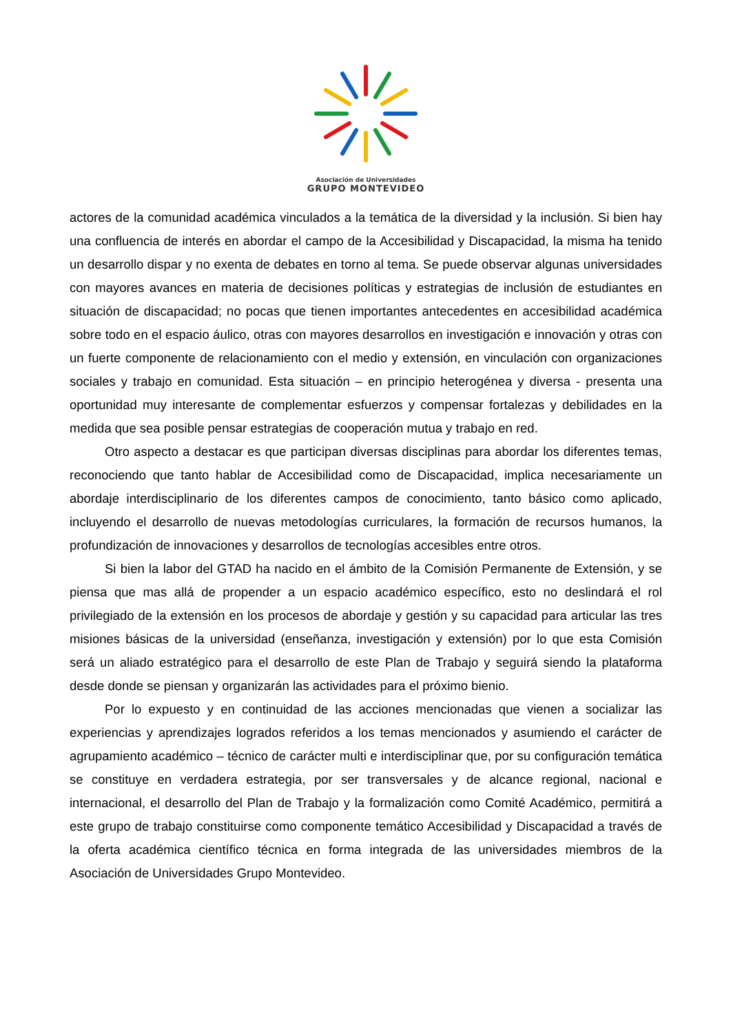Asociación de Universidades
GRUPO MONTEVIDEO
actores de la comunidad académica vinculados a la temática de la diversidad y la inclusión. Si bien hay una confluencia de interés en abordar el campo de la Accesibilidad y Discapacidad, la misma ha tenido un desarrollo dispar y no exenta de debates en torno al tema. Se puede observar algunas universidades con mayores avances en materia de decisiones políticas y estrategias de inclusión de estudiantes en situación de discapacidad; no pocas que tienen importantes antecedentes en accesibilidad académica sobre todo en el espacio áulico, otras con mayores desarrollos en investigación e innovación y otras con un fuerte componente de relacionamiento con el medio y extensión, en vinculación con organizaciones sociales y trabajo en comunidad. Esta situación – en principio heterogénea y diversa - presenta una oportunidad muy interesante de complementar esfuerzos y compensar fortalezas y debilidades en la medida que sea posible pensar estrategias de cooperación mutua y trabajo en red.
Otro aspecto a destacar es que participan diversas disciplinas para abordar los diferentes temas, reconociendo que tanto hablar de Accesibilidad como de Discapacidad, implica necesariamente un abordaje interdisciplinario de los diferentes campos de conocimiento, tanto básico como aplicado, incluyendo el desarrollo de nuevas metodologías curriculares, la formación de recursos humanos, la profundización de innovaciones y desarrollos de tecnologías accesibles entre otros.
Si bien la labor del GTAD ha nacido en el ámbito de la Comisión Permanente de Extensión, y se piensa que mas allá de propender a un espacio académico específico, esto no deslindará el rol privilegiado de la extensión en los procesos de abordaje y gestión y su capacidad para articular las tres misiones básicas de la universidad (enseñanza, investigación y extensión) por lo que esta Comisión será un aliado estratégico para el desarrollo de este Plan de Trabajo y seguirá siendo la plataforma desde donde se piensan y organizarán las actividades para el próximo bienio.
Por lo expuesto y en continuidad de las acciones mencionadas que vienen a socializar las experiencias y aprendizajes logrados referidos a los temas mencionados y asumiendo el carácter de agrupamiento académico – técnico de carácter multi e interdisciplinar que, por su configuración temática se constituye en verdadera estrategia, por ser transversales y de alcance regional, nacional e internacional, el desarrollo del Plan de Trabajo y la formalización como Comité Académico, permitirá a este grupo de trabajo constituirse como componente temático Accesibilidad y Discapacidad a través de la oferta académica científico técnica en forma integrada de las universidades miembros de la Asociación de Universidades Grupo Montevideo.